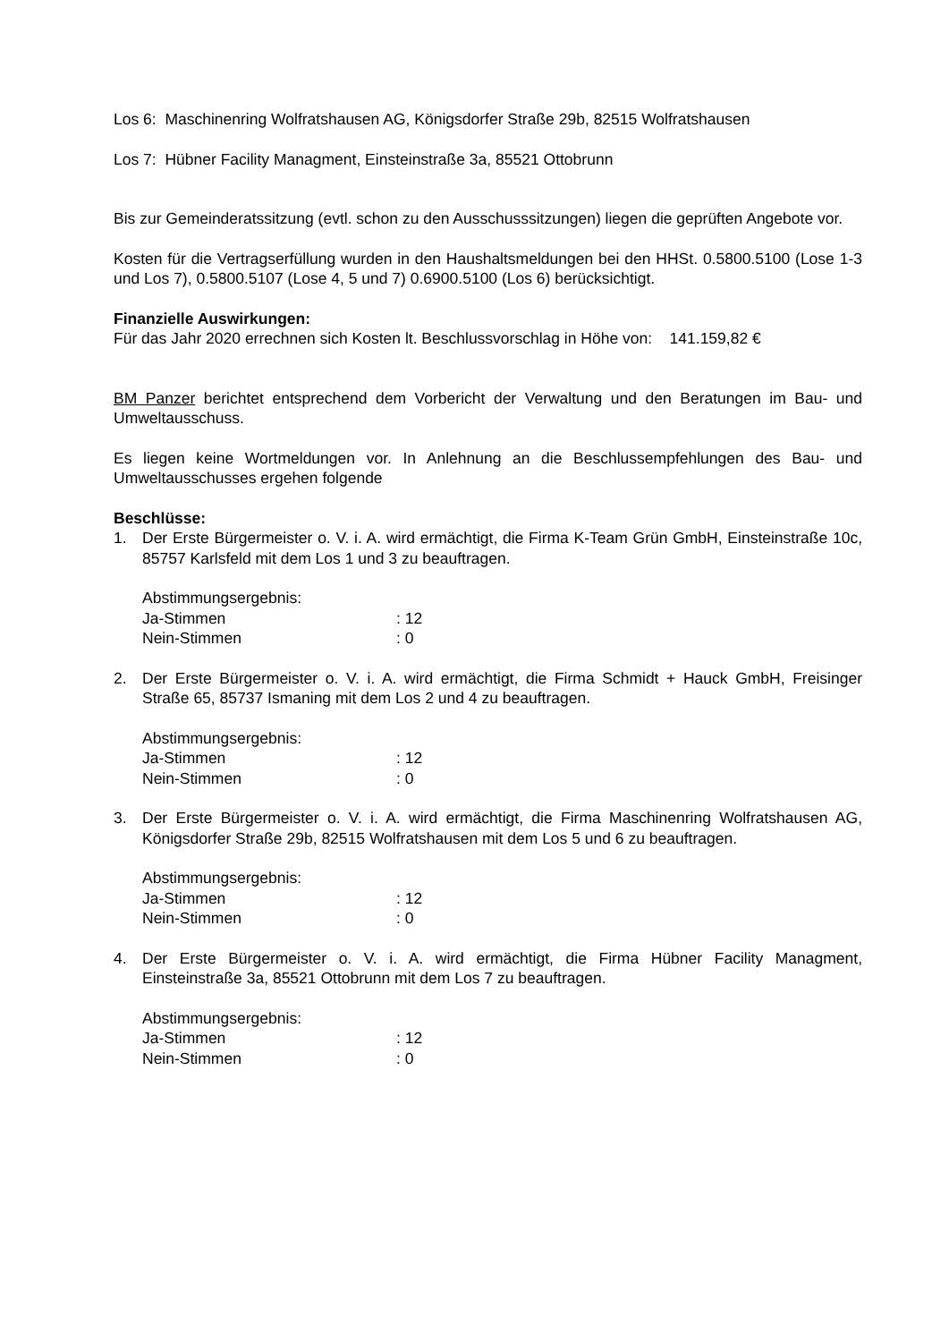Los 6: Maschinenring Wolfratshausen AG, Königsdorfer Straße 29b, 82515 Wolfratshausen
Los 7: Hübner Facility Managment, Einsteinstraße 3a, 85521 Ottobrunn
Bis zur Gemeinderatssitzung (evtl. schon zu den Ausschusssitzungen) liegen die geprüften Angebote vor.
Kosten für die Vertragserfüllung wurden in den Haushaltsmeldungen bei den HHSt. 0.5800.5100 (Lose 1-3 und Los 7), 0.5800.5107 (Lose 4, 5 und 7) 0.6900.5100 (Los 6) berücksichtigt.
Finanzielle Auswirkungen:
Für das Jahr 2020 errechnen sich Kosten lt. Beschlussvorschlag in Höhe von: 141.159,82 €
BM Panzer berichtet entsprechend dem Vorbericht der Verwaltung und den Beratungen im Bau- und Umweltausschuss.
Es liegen keine Wortmeldungen vor. In Anlehnung an die Beschlussempfehlungen des Bau- und Umweltausschusses ergehen folgende
Beschlüsse:
1. Der Erste Bürgermeister o. V. i. A. wird ermächtigt, die Firma K-Team Grün GmbH, Einsteinstraße 10c, 85757 Karlsfeld mit dem Los 1 und 3 zu beauftragen.
Abstimmungsergebnis:
Ja-Stimmen: 12
Nein-Stimmen: 0
2. Der Erste Bürgermeister o. V. i. A. wird ermächtigt, die Firma Schmidt + Hauck GmbH, Freisinger Straße 65, 85737 Ismaning mit dem Los 2 und 4 zu beauftragen.
Abstimmungsergebnis:
Ja-Stimmen: 12
Nein-Stimmen: 0
3. Der Erste Bürgermeister o. V. i. A. wird ermächtigt, die Firma Maschinenring Wolfratshausen AG, Königsdorfer Straße 29b, 82515 Wolfratshausen mit dem Los 5 und 6 zu beauftragen.
Abstimmungsergebnis:
Ja-Stimmen: 12
Nein-Stimmen: 0
4. Der Erste Bürgermeister o. V. i. A. wird ermächtigt, die Firma Hübner Facility Managment, Einsteinstraße 3a, 85521 Ottobrunn mit dem Los 7 zu beauftragen.
Abstimmungsergebnis:
Ja-Stimmen: 12
Nein-Stimmen: 0